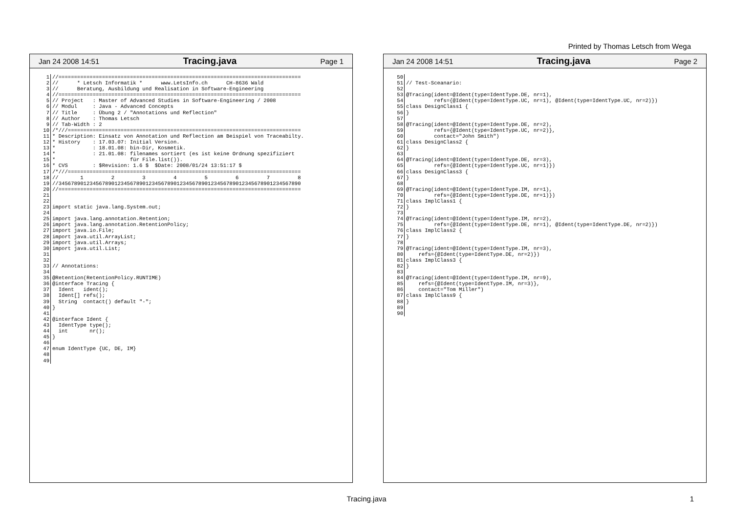Printed by Thomas Letsch from Wega
Jan 24 2008 14:51 Tracing.java Page 1
| 1 | //============================================================================== |
| 2 | // * Letsch Informatik * www.LetsInfo.ch CH-8636 Wald |
| 3 | // Beratung, Ausbildung und Realisation in Software-Engineering |
| 4 | //============================================================================== |
| 5 | // Project : Master of Advanced Studies in Software-Engineering / 2008 |
| 6 | // Modul : Java - Advanced Concepts |
| 7 | // Title : Übung 2 / "Annotations und Reflection" |
| 8 | // Author : Thomas Letsch |
| 9 | // Tab-Width : 2 |
| 10 | /*///=========================================================================== |
| 11 | * Description: Einsatz von Annotation und Reflection am Beispiel von Traceabilty. |
| 12 | * History : 17.03.07: Initial Version. |
| 13 | * : 18.01.08: bin-Dir, Kosmetik. |
| 14 | * : 21.01.08: filenames sortiert (es ist keine Ordnung spezifiziert |
| 15 | * für File.list()). |
| 16 | * CVS : $Revision: 1.6 $ $Date: 2008/01/24 13:51:17 $ |
| 17 | /*///=========================================================================== |
| 18 | // 1 2 3 4 5 6 7 8 |
| 19 | //345678901234567890123456789012345678901234567890123456789012345678901234567890 |
| 20 | //============================================================================== |
| 21 | |
| 22 | |
| 23 | import static java.lang.System.out; |
| 24 | |
| 25 | import java.lang.annotation.Retention; |
| 26 | import java.lang.annotation.RetentionPolicy; |
| 27 | import java.io.File; |
| 28 | import java.util.ArrayList; |
| 29 | import java.util.Arrays; |
| 30 | import java.util.List; |
| 31 | |
| 32 | |
| 33 | // Annotations: |
| 34 | |
| 35 | @Retention(RetentionPolicy.RUNTIME) |
| 36 | @interface Tracing { |
| 37 | Ident ident(); |
| 38 | Ident[] refs(); |
| 39 | String contact() default "-"; |
| 40 | } |
| 41 | |
| 42 | @interface Ident { |
| 43 | IdentType type(); |
| 44 | int nr(); |
| 45 | } |
| 46 | |
| 47 | enum IdentType {UC, DE, IM} |
| 48 | |
| 49 | |
Jan 24 2008 14:51 Tracing.java Page 2
| 50 | |
| 51 | // Test-Sceanario: |
| 52 | |
| 53 | @Tracing(ident=@Ident(type=IdentType.DE, nr=1), |
| 54 | refs={@Ident(type=IdentType.UC, nr=1), @Ident(type=IdentType.UC, nr=2)}) |
| 55 | class DesignClass1 { |
| 56 | } |
| 57 | |
| 58 | @Tracing(ident=@Ident(type=IdentType.DE, nr=2), |
| 59 | refs={@Ident(type=IdentType.UC, nr=2)}, |
| 60 | contact="John Smith") |
| 61 | class DesignClass2 { |
| 62 | } |
| 63 | |
| 64 | @Tracing(ident=@Ident(type=IdentType.DE, nr=3), |
| 65 | refs={@Ident(type=IdentType.UC, nr=1)}) |
| 66 | class DesignClass3 { |
| 67 | } |
| 68 | |
| 69 | @Tracing(ident=@Ident(type=IdentType.IM, nr=1), |
| 70 | refs={@Ident(type=IdentType.DE, nr=1)}) |
| 71 | class ImplClass1 { |
| 72 | } |
| 73 | |
| 74 | @Tracing(ident=@Ident(type=IdentType.IM, nr=2), |
| 75 | refs={@Ident(type=IdentType.DE, nr=1), @Ident(type=IdentType.DE, nr=2)}) |
| 76 | class ImplClass2 { |
| 77 | } |
| 78 | |
| 79 | @Tracing(ident=@Ident(type=IdentType.IM, nr=3), |
| 80 | refs={@Ident(type=IdentType.DE, nr=2)}) |
| 81 | class ImplClass3 { |
| 82 | } |
| 83 | |
| 84 | @Tracing(ident=@Ident(type=IdentType.IM, nr=9), |
| 85 | refs={@Ident(type=IdentType.IM, nr=3)}, |
| 86 | contact="Tom Miller") |
| 87 | class ImplClass9 { |
| 88 | } |
| 89 | |
| 90 | |
Tracing.java 1